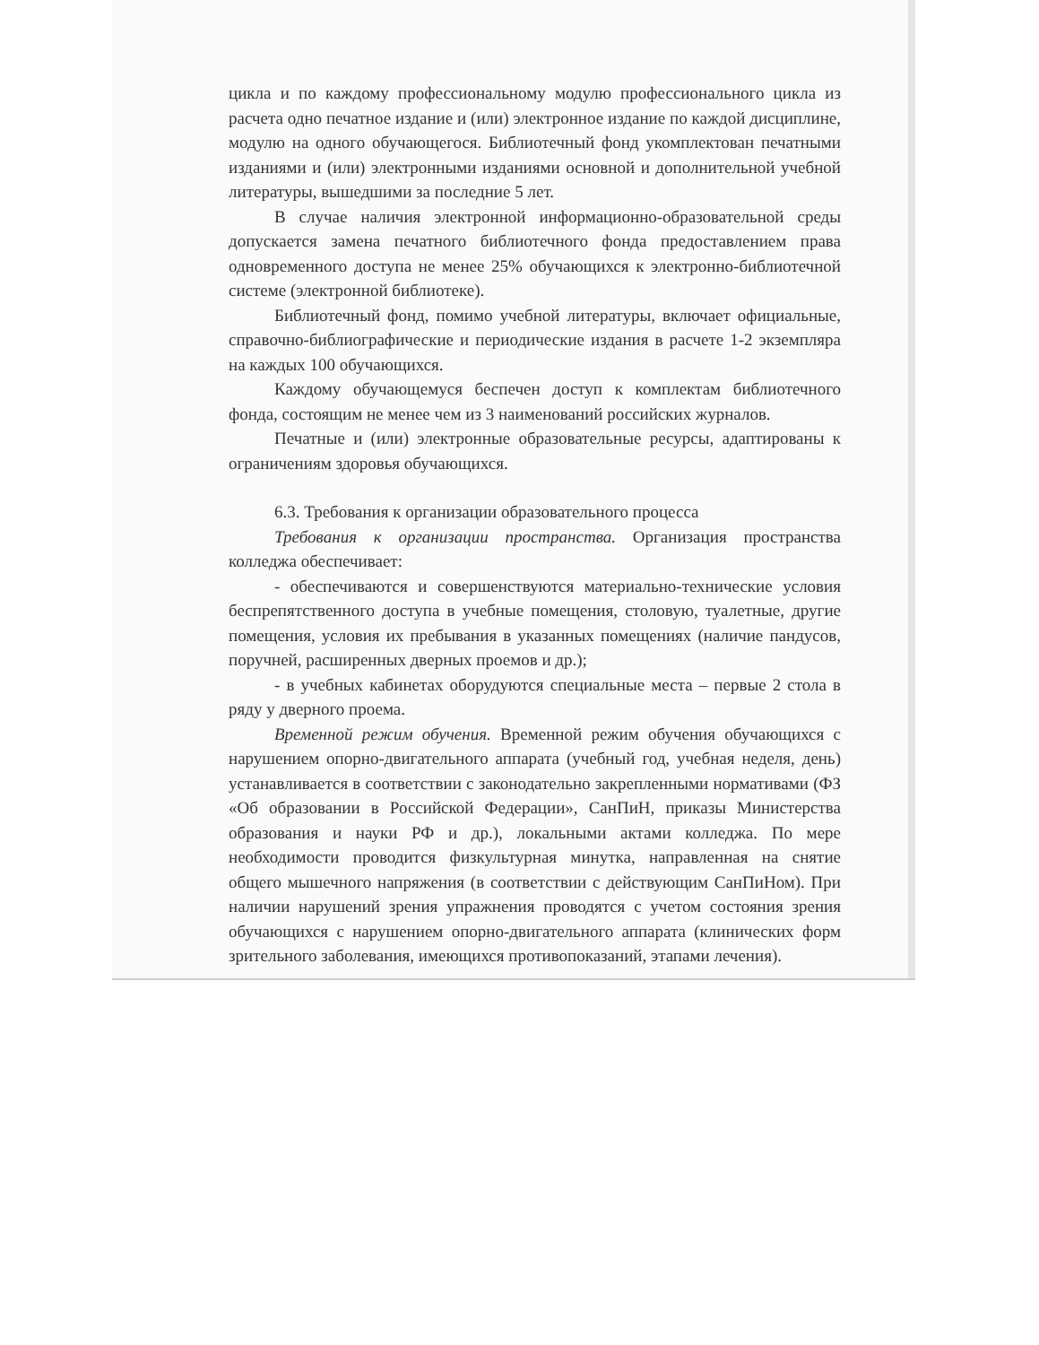цикла и по каждому профессиональному модулю профессионального цикла из расчета одно печатное издание и (или) электронное издание по каждой дисциплине, модулю на одного обучающегося. Библиотечный фонд укомплектован печатными изданиями и (или) электронными изданиями основной и дополнительной учебной литературы, вышедшими за последние 5 лет.
В случае наличия электронной информационно-образовательной среды допускается замена печатного библиотечного фонда предоставлением права одновременного доступа не менее 25% обучающихся к электронно-библиотечной системе (электронной библиотеке).
Библиотечный фонд, помимо учебной литературы, включает официальные, справочно-библиографические и периодические издания в расчете 1-2 экземпляра на каждых 100 обучающихся.
Каждому обучающемуся беспечен доступ к комплектам библиотечного фонда, состоящим не менее чем из 3 наименований российских журналов.
Печатные и (или) электронные образовательные ресурсы, адаптированы к ограничениям здоровья обучающихся.
6.3. Требования к организации образовательного процесса
Требования к организации пространства. Организация пространства колледжа обеспечивает:
- обеспечиваются и совершенствуются материально-технические условия беспрепятственного доступа в учебные помещения, столовую, туалетные, другие помещения, условия их пребывания в указанных помещениях (наличие пандусов, поручней, расширенных дверных проемов и др.);
- в учебных кабинетах оборудуются специальные места – первые 2 стола в ряду у дверного проема.
Временной режим обучения. Временной режим обучения обучающихся с нарушением опорно-двигательного аппарата (учебный год, учебная неделя, день) устанавливается в соответствии с законодательно закрепленными нормативами (ФЗ «Об образовании в Российской Федерации», СанПиН, приказы Министерства образования и науки РФ и др.), локальными актами колледжа. По мере необходимости проводится физкультурная минутка, направленная на снятие общего мышечного напряжения (в соответствии с действующим СанПиНом). При наличии нарушений зрения упражнения проводятся с учетом состояния зрения обучающихся с нарушением опорно-двигательного аппарата (клинических форм зрительного заболевания, имеющихся противопоказаний, этапами лечения).